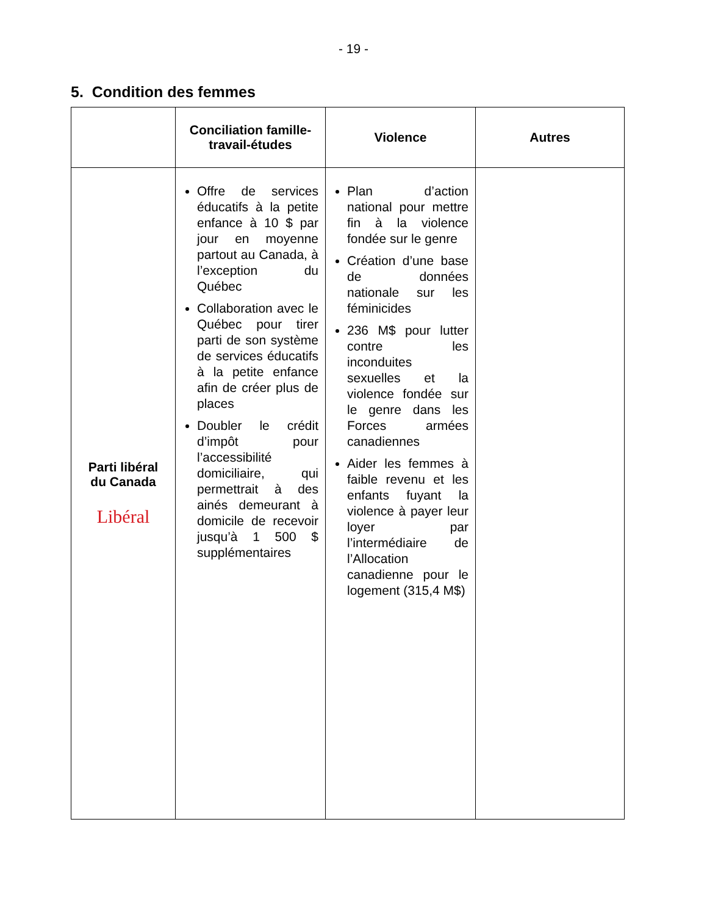- 19 -
5. Condition des femmes
| | Conciliation famille- travail-études | Violence | Autres |
| --- | --- | --- | --- |
| Parti libéral du Canada Libéral | Offre de services éducatifs à la petite enfance à 10 $ par jour en moyenne partout au Canada, à l’exception du Québec Collaboration avec le Québec pour tirer parti de son système de services éducatifs à la petite enfance afin de créer plus de places Doubler le crédit d’impôt pour l’accessibilité domiciliaire, qui permettrait à des ainés demeurant à domicile de recevoir jusqu’à 1 500 $ supplémentaires | Plan d’action national pour mettre fin à la violence fondée sur le genre Création d’une base de données nationale sur les féminicides 236 M$ pour lutter contre les inconduites sexuelles et la violence fondée sur le genre dans les Forces armées canadiennes Aider les femmes à faible revenu et les enfants fuyant la violence à payer leur loyer par l’intermédiaire de l’Allocation canadienne pour le logement (315,4 M$) | |